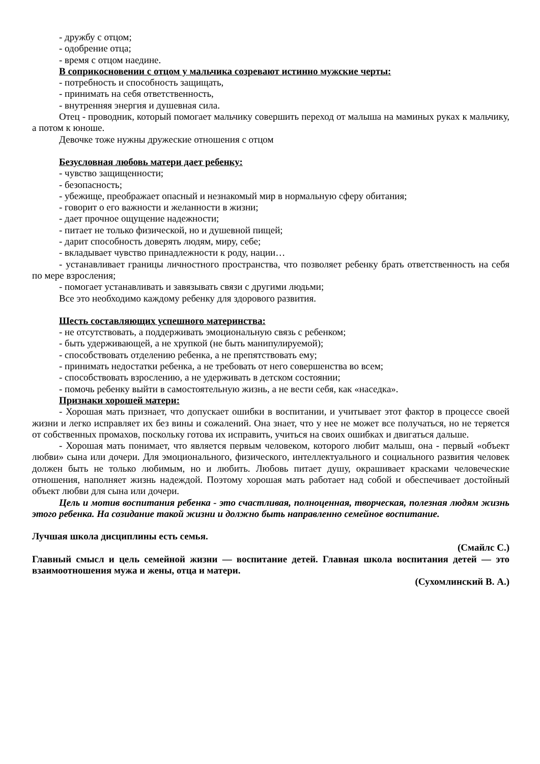- дружбу с отцом;
- одобрение отца;
- время с отцом наедине.
В соприкосновении с отцом у мальчика созревают истинно мужские черты:
- потребность и способность защищать,
- принимать на себя ответственность,
- внутренняя энергия и душевная сила.
Отец - проводник, который помогает мальчику совершить переход от малыша на маминых руках к мальчику, а потом к юноше.
Девочке тоже нужны дружеские отношения с отцом
Безусловная любовь матери дает ребенку:
- чувство защищенности;
- безопасность;
- убежище, преображает опасный и незнакомый мир в нормальную сферу обитания;
- говорит о его важности и желанности в жизни;
- дает прочное ощущение надежности;
- питает не только физической, но и душевной пищей;
- дарит способность доверять людям, миру, себе;
- вкладывает чувство принадлежности к роду, нации…
- устанавливает границы личностного пространства, что позволяет ребенку брать ответственность на себя по мере взросления;
- помогает устанавливать и завязывать связи с другими людьми;
Все это необходимо каждому ребенку для здорового развития.
Шесть составляющих успешного материнства:
- не отсутствовать, а поддерживать эмоциональную связь с ребенком;
- быть удерживающей, а не хрупкой (не быть манипулируемой);
- способствовать отделению ребенка, а не препятствовать ему;
- принимать недостатки ребенка, а не требовать от него совершенства во всем;
- способствовать взрослению, а не удерживать в детском состоянии;
- помочь ребенку выйти в самостоятельную жизнь, а не вести себя, как «наседка».
Признаки хорошей матери:
- Хорошая мать признает, что допускает ошибки в воспитании, и учитывает этот фактор в процессе своей жизни и легко исправляет их без вины и сожалений. Она знает, что у нее не может все получаться, но не теряется от собственных промахов, поскольку готова их исправить, учиться на своих ошибках и двигаться дальше.
- Хорошая мать понимает, что является первым человеком, которого любит малыш, она - первый «объект любви» сына или дочери. Для эмоционального, физического, интеллектуального и социального развития человек должен быть не только любимым, но и любить. Любовь питает душу, окрашивает красками человеческие отношения, наполняет жизнь надеждой. Поэтому хорошая мать работает над собой и обеспечивает достойный объект любви для сына или дочери.
Цель и мотив воспитания ребенка - это счастливая, полноценная, творческая, полезная людям жизнь этого ребенка. На созидание такой жизни и должно быть направленно семейное воспитание.
Лучшая школа дисциплины есть семья.
(Смайлс С.)
Главный смысл и цель семейной жизни — воспитание детей. Главная школа воспитания детей — это взаимоотношения мужа и жены, отца и матери.
(Сухомлинский В. А.)